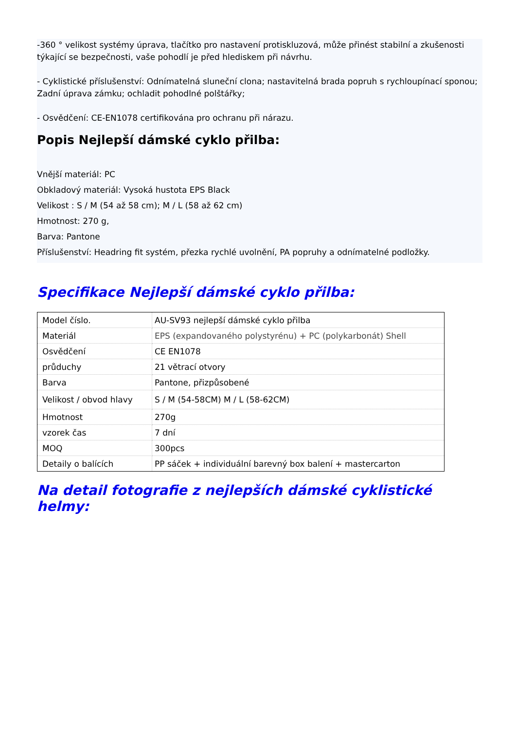-360 ° velikost systémy úprava, tlačítko pro nastavení protiskluzová, může přinést stabilní a zkušenosti týkající se bezpečnosti, vaše pohodlí je před hlediskem při návrhu.
- Cyklistické příslušenství: Odnímatelná sluneční clona; nastavitelná brada popruh s rychloupínací sponou; Zadní úprava zámku; ochladit pohodlné polštářky;
- Osvědčení: CE-EN1078 certifikována pro ochranu při nárazu.
Popis Nejlepší dámské cyklo přilba:
Vnější materiál: PC
Obkladový materiál: Vysoká hustota EPS Black
Velikost : S / M (54 až 58 cm); M / L (58 až 62 cm)
Hmotnost: 270 g,
Barva: Pantone
Příslušenství: Headring fit systém, přezka rychlé uvolnění, PA popruhy a odnímatelné podložky.
Specifikace Nejlepší dámské cyklo přilba:
| Model číslo. | AU-SV93 nejlepší dámské cyklo přilba |
| Materiál | EPS (expandovaného polystyrénu) + PC (polykarbonát) Shell |
| Osvědčení | CE EN1078 |
| průduchy | 21 větrací otvory |
| Barva | Pantone, přizpůsobené |
| Velikost / obvod hlavy | S / M (54-58CM) M / L (58-62CM) |
| Hmotnost | 270g |
| vzorek čas | 7 dní |
| MOQ | 300pcs |
| Detaily o balících | PP sáček + individuální barevný box balení + mastercarton |
Na detail fotografie z nejlepších dámské cyklistické helmy: